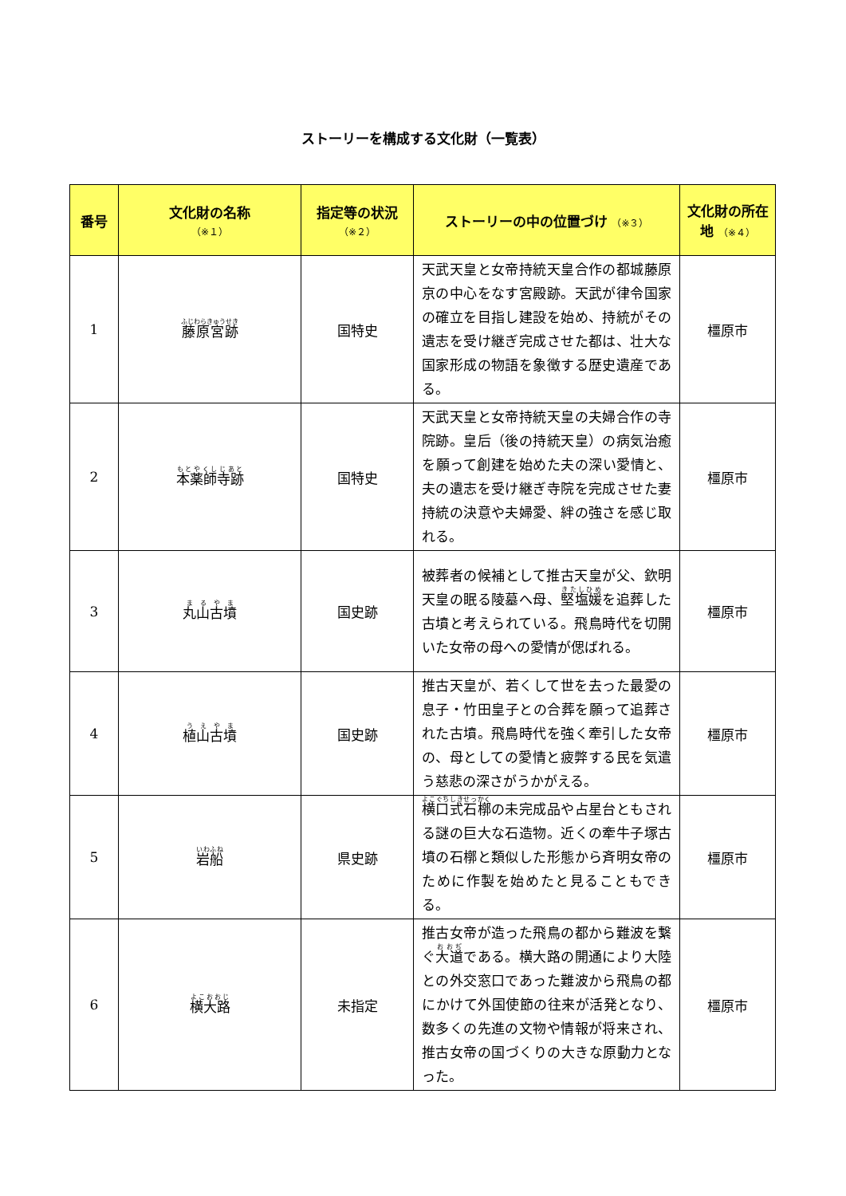ストーリーを構成する文化財（一覧表）
| 番号 | 文化財の名称 （※１） | 指定等の状況 （※２） | ストーリーの中の位置づけ （※３） | 文化財の所在地 （※４） |
| --- | --- | --- | --- | --- |
| 1 | 藤原宮跡 | 国特史 | 天武天皇と女帝持統天皇合作の都城藤原京の中心をなす宮殿跡。天武が律令国家の確立を目指し建設を始め、持統がその遺志を受け継ぎ完成させた都は、壮大な国家形成の物語を象徴する歴史遺産である。 | 橿原市 |
| 2 | 本薬師寺跡 | 国特史 | 天武天皇と女帝持統天皇の夫婦合作の寺院跡。皇后（後の持統天皇）の病気治癒を願って創建を始めた夫の深い愛情と、夫の遺志を受け継ぎ寺院を完成させた妻持統の決意や夫婦愛、絆の強さを感じ取れる。 | 橿原市 |
| 3 | 丸山古墳 | 国史跡 | 被葬者の候補として推古天皇が父、欽明天皇の眠る陵墓へ母、 堅塩媛 を追葬した古墳と考えられている。飛鳥時代を切開いた女帝の母への愛情が偲ばれる。 | 橿原市 |
| 4 | 植山古墳 | 国史跡 | 推古天皇が、若くして世を去った最愛の息子・竹田皇子との合葬を願って追葬された古墳。飛鳥時代を強く牽引した女帝の、母としての愛情と疲弊する民を気遣う慈悲の深さがうかがえる。 | 橿原市 |
| 5 | 岩船 | 県史跡 | 横口式石槨 の未完成品や占星台ともされる謎の巨大な石造物。近くの牽牛子塚古墳の石槨と類似した形態から斉明女帝のために作製を始めたと見ることもできる。 | 橿原市 |
| 6 | 横大路 | 未指定 | 推古女帝が造った飛鳥の都から難波を繋ぐ 大道 である。横大路の開通により大陸との外交窓口であった難波から飛鳥の都にかけて外国使節の往来が活発となり、数多くの先進の文物や情報が将来され、推古女帝の国づくりの大きな原動力となった。 | 橿原市 |